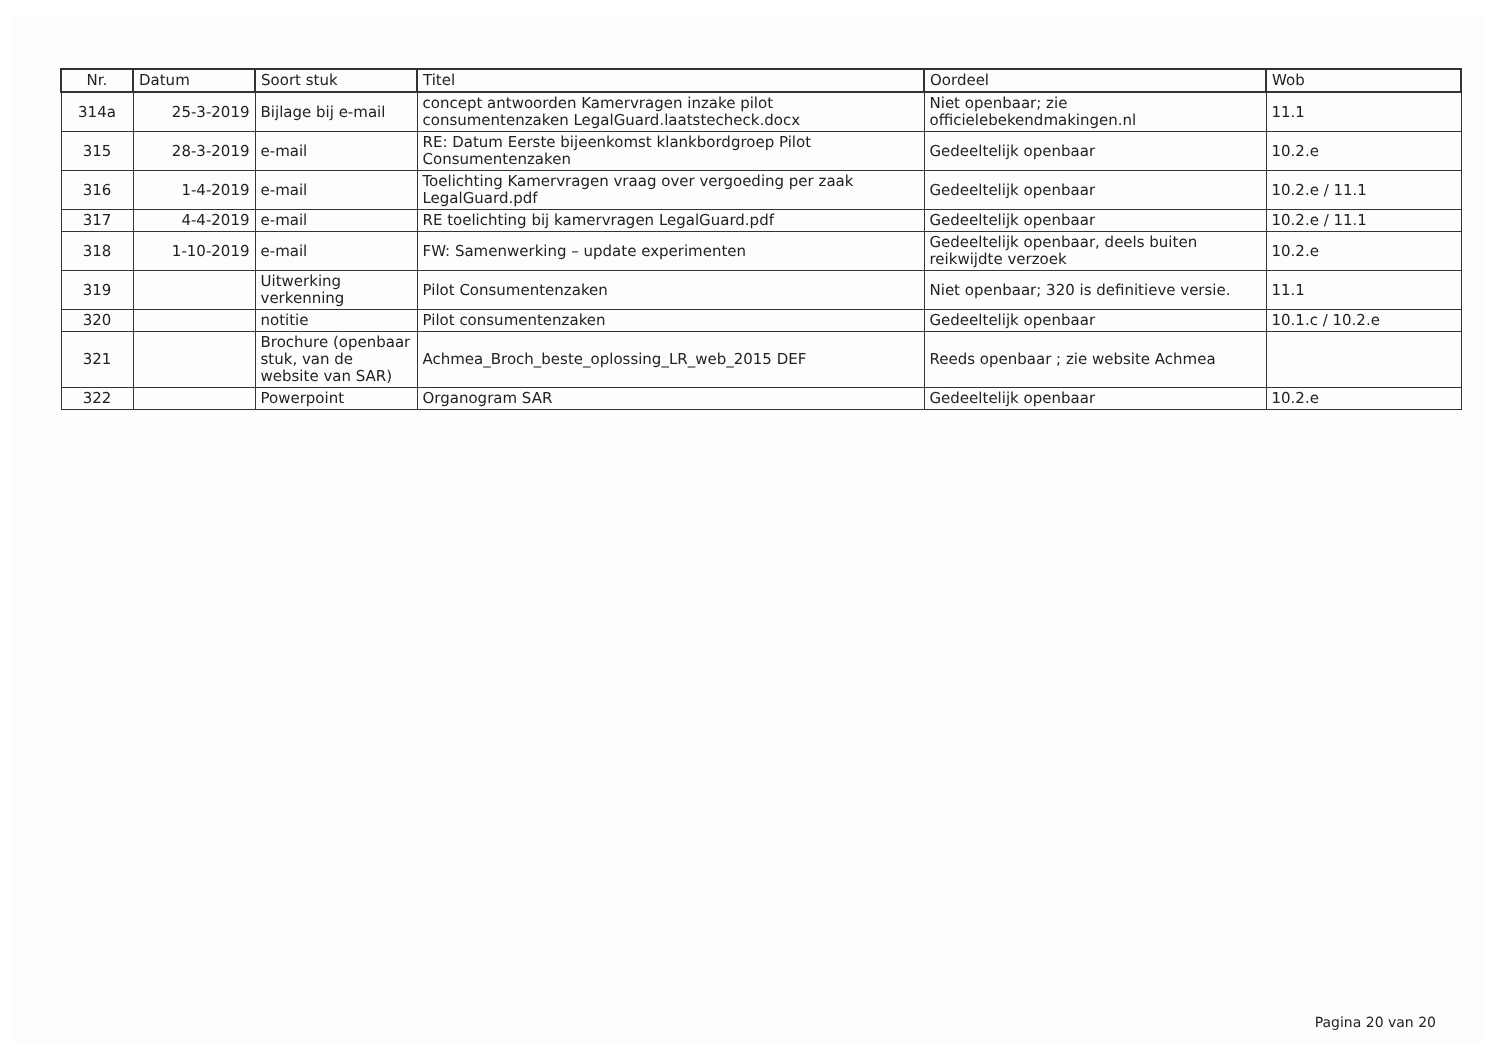| Nr. | Datum | Soort stuk | Titel | Oordeel | Wob |
| --- | --- | --- | --- | --- | --- |
| 314a | 25-3-2019 | Bijlage bij e-mail | concept antwoorden Kamervragen inzake pilot consumentenzaken LegalGuard.laatstecheck.docx | Niet openbaar; zie officielebekendmakingen.nl | 11.1 |
| 315 | 28-3-2019 | e-mail | RE: Datum Eerste bijeenkomst klankbordgroep Pilot Consumentenzaken | Gedeeltelijk openbaar | 10.2.e |
| 316 | 1-4-2019 | e-mail | Toelichting Kamervragen vraag over vergoeding per zaak LegalGuard.pdf | Gedeeltelijk openbaar | 10.2.e / 11.1 |
| 317 | 4-4-2019 | e-mail | RE toelichting bij kamervragen LegalGuard.pdf | Gedeeltelijk openbaar | 10.2.e / 11.1 |
| 318 | 1-10-2019 | e-mail | FW: Samenwerking – update experimenten | Gedeeltelijk openbaar, deels buiten reikwijdte verzoek | 10.2.e |
| 319 | | Uitwerking verkenning | Pilot Consumentenzaken | Niet openbaar; 320 is definitieve versie. | 11.1 |
| 320 | | notitie | Pilot consumentenzaken | Gedeeltelijk openbaar | 10.1.c / 10.2.e |
| 321 | | Brochure (openbaar stuk, van de website van SAR) | Achmea_Broch_beste_oplossing_LR_web_2015 DEF | Reeds openbaar ; zie website Achmea | |
| 322 | | Powerpoint | Organogram SAR | Gedeeltelijk openbaar | 10.2.e |
Pagina 20 van 20